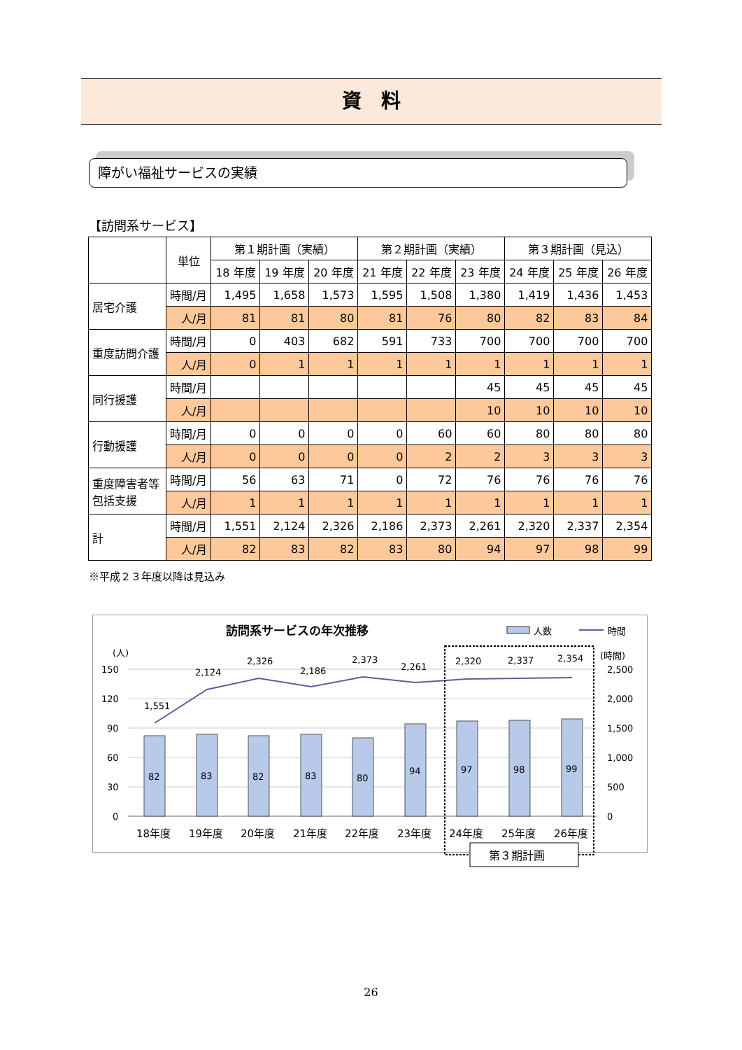資　料
障がい福祉サービスの実績
【訪問系サービス】
| | 単位 | 第１期計画（実績） | | | 第２期計画（実績） | | | 第３期計画（見込） | | |
| --- | --- | --- | --- | --- | --- | --- | --- | --- | --- | --- |
| | | 18 年度 | 19 年度 | 20 年度 | 21 年度 | 22 年度 | 23 年度 | 24 年度 | 25 年度 | 26 年度 |
| 居宅介護 | 時間/月 | 1,495 | 1,658 | 1,573 | 1,595 | 1,508 | 1,380 | 1,419 | 1,436 | 1,453 |
| | 人/月 | 81 | 81 | 80 | 81 | 76 | 80 | 82 | 83 | 84 |
| 重度訪問介護 | 時間/月 | 0 | 403 | 682 | 591 | 733 | 700 | 700 | 700 | 700 |
| | 人/月 | 0 | 1 | 1 | 1 | 1 | 1 | 1 | 1 | 1 |
| 同行援護 | 時間/月 | | | | | | 45 | 45 | 45 | 45 |
| | 人/月 | | | | | | 10 | 10 | 10 | 10 |
| 行動援護 | 時間/月 | 0 | 0 | 0 | 0 | 60 | 60 | 80 | 80 | 80 |
| | 人/月 | 0 | 0 | 0 | 0 | 2 | 2 | 3 | 3 | 3 |
| 重度障害者等 包括支援 | 時間/月 | 56 | 63 | 71 | 0 | 72 | 76 | 76 | 76 | 76 |
| | 人/月 | 1 | 1 | 1 | 1 | 1 | 1 | 1 | 1 | 1 |
| 計 | 時間/月 | 1,551 | 2,124 | 2,326 | 2,186 | 2,373 | 2,261 | 2,320 | 2,337 | 2,354 |
| | 人/月 | 82 | 83 | 82 | 83 | 80 | 94 | 97 | 98 | 99 |
※平成２３年度以降は見込み
訪問系サービスの年次推移
人数
時間
(人)
(時間)
150
120
90
60
30
0
2,500
2,000
1,500
1,000
500
0
82
83
82
83
80
94
97
98
99
1,551
2,124
2,326
2,186
2,373
2,261
2,320
2,337
2,354
18年度
19年度
20年度
21年度
22年度
23年度
24年度
25年度
26年度
第３期計画
26